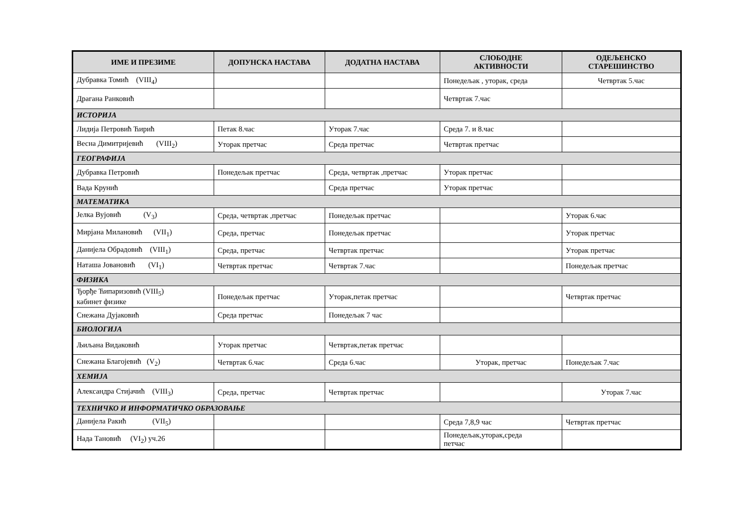| ИМЕ И ПРЕЗИМЕ | ДОПУНСКА НАСТАВА | ДОДАТНА НАСТАВА | СЛОБОДНЕ АКТИВНОСТИ | ОДЕЉЕНСКО СТАРЕШИНСТВО |
| --- | --- | --- | --- | --- |
| Дубравка Томић (VIII<sub>4</sub>) | | | Понедељак , уторак, среда | Четвртак 5.час |
| Драгана Ранковић | | | Четвртак 7.час | |
| ИСТОРИЈА | | | | |
| Лидија Петровић Ћирић | Петак 8.час | Уторак 7.час | Среда 7. и 8.час | |
| Весна Димитријевић (VIII<sub>2</sub>) | Уторак претчас | Среда претчас | Четвртак претчас | |
| ГЕОГРАФИЈА | | | | |
| Дубравка Петровић | Понедељак претчас | Среда, четвртак ,претчас | Уторак претчас | |
| Вада Крунић | | Среда претчас | Уторак претчас | |
| МАТЕМАТИКА | | | | |
| Јелка Вујовић (V<sub>3</sub>) | Среда, четвртак ,претчас | Понедељак претчас | | Уторак 6.час |
| Мирјана Милановић (VII<sub>1</sub>) | Среда, претчас | Понедељак претчас | | Уторак претчас |
| Данијела Обрадовић (VIII<sub>1</sub>) | Среда, претчас | Четвртак претчас | | Уторак претчас |
| Наташа Јовановић (VI<sub>1</sub>) | Четвртак претчас | Четвртак 7.час | | Понедељак претчас |
| ФИЗИКА | | | | |
| Ђорђе Ћипаризовић (VIII<sub>5</sub>) кабинет физике | Понедељак претчас | Уторак,петак претчас | | Четвртак претчас |
| Снежана Дујаковић | Среда претчас | Понедељак 7 час | | |
| БИОЛОГИЈА | | | | |
| Љиљана Видаковић | Уторак претчас | Четвртак,петак претчас | | |
| Снежана Благојевић (V<sub>2</sub>) | Четвртак 6.час | Среда 6.час | Уторак, претчас | Понедељак 7.час |
| ХЕМИЈА | | | | |
| Александра Стијачић (VIII<sub>3</sub>) | Среда, претчас | Четвртак претчас | | Уторак 7.час |
| ТЕХНИЧКО И ИНФОРМАТИЧКО ОБРАЗОВАЊЕ | | | | |
| Данијела Ракић (VII<sub>5</sub>) | | | Среда 7,8,9 час | Четвртак претчас |
| Нада Тановић (VI<sub>2</sub>) уч.26 | | | Понедељак,уторак,среда петчас | |